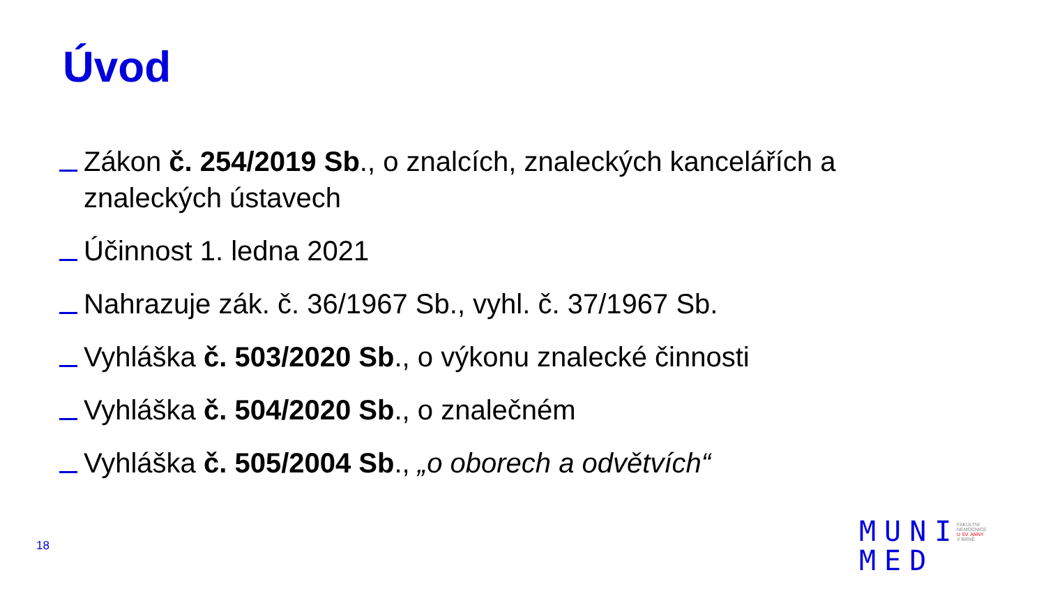Úvod
Zákon č. 254/2019 Sb., o znalcích, znaleckých kancelářích a znaleckých ústavech
Účinnost 1. ledna 2021
Nahrazuje zák. č. 36/1967 Sb., vyhl. č. 37/1967 Sb.
Vyhláška č. 503/2020 Sb., o výkonu znalecké činnosti
Vyhláška č. 504/2020 Sb., o znalečném
Vyhláška č. 505/2004 Sb., „o oborech a odvětvích“
18
MUNI
MED
FAKULTNÍ
NEMOCNICE
U SV. ANNY
V BRNĚ